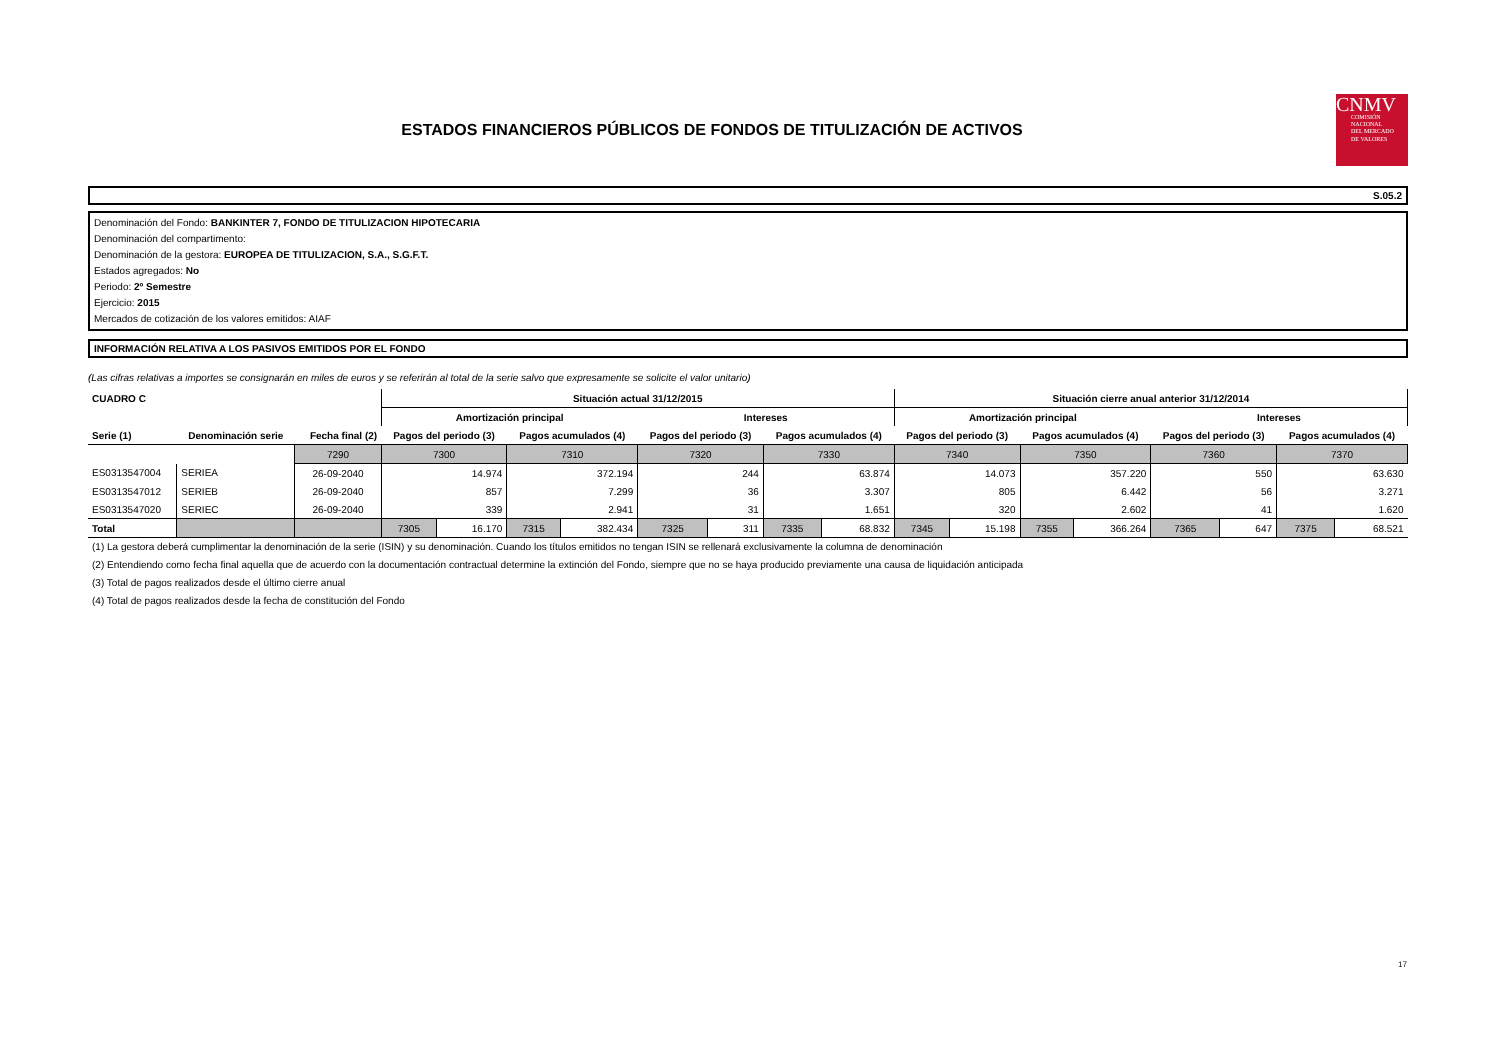ESTADOS FINANCIEROS PÚBLICOS DE FONDOS DE TITULIZACIÓN DE ACTIVOS
CNMV
COMISIÓN
NACIONAL
DEL MERCADO
DE VALORES
S.05.2
Denominación del Fondo: BANKINTER 7, FONDO DE TITULIZACION HIPOTECARIA
Denominación del compartimento:
Denominación de la gestora: EUROPEA DE TITULIZACION, S.A., S.G.F.T.
Estados agregados: No
Periodo: 2º Semestre
Ejercicio: 2015
Mercados de cotización de los valores emitidos: AIAF
INFORMACIÓN RELATIVA A LOS PASIVOS EMITIDOS POR EL FONDO
(Las cifras relativas a importes se consignarán en miles de euros y se referirán al total de la serie salvo que expresamente se solicite el valor unitario)
| CUADRO C | | | Situación actual 31/12/2015 | | | | | | | | Situación cierre anual anterior 31/12/2014 | | | | | | | |
| --- | --- | --- | --- | --- | --- | --- | --- | --- | --- | --- | --- | --- | --- | --- | --- | --- | --- | --- |
| | | | Amortización principal | | | | Intereses | | | | Amortización principal | | | | Intereses | | | |
| Serie (1) | Denominación serie | Fecha final (2) | Pagos del periodo (3) | | Pagos acumulados (4) | | Pagos del periodo (3) | | Pagos acumulados (4) | | Pagos del periodo (3) | | Pagos acumulados (4) | | Pagos del periodo (3) | | Pagos acumulados (4) | |
| | | 7290 | 7300 | | 7310 | | 7320 | | 7330 | | 7340 | | 7350 | | 7360 | | 7370 | |
| ES0313547004 | SERIEA | 26-09-2040 | 14.974 | | 372.194 | | 244 | | 63.874 | | 14.073 | | 357.220 | | 550 | | 63.630 | |
| ES0313547012 | SERIEB | 26-09-2040 | 857 | | 7.299 | | 36 | | 3.307 | | 805 | | 6.442 | | 56 | | 3.271 | |
| ES0313547020 | SERIEC | 26-09-2040 | 339 | | 2.941 | | 31 | | 1.651 | | 320 | | 2.602 | | 41 | | 1.620 | |
| Total | | | 7305 | 16.170 | 7315 | 382.434 | 7325 | 311 | 7335 | 68.832 | 7345 | 15.198 | 7355 | 366.264 | 7365 | 647 | 7375 | 68.521 |
(1) La gestora deberá cumplimentar la denominación de la serie (ISIN) y su denominación. Cuando los títulos emitidos no tengan ISIN se rellenará exclusivamente la columna de denominación
(2) Entendiendo como fecha final aquella que de acuerdo con la documentación contractual determine la extinción del Fondo, siempre que no se haya producido previamente una causa de liquidación anticipada
(3) Total de pagos realizados desde el último cierre anual
(4) Total de pagos realizados desde la fecha de constitución del Fondo
17